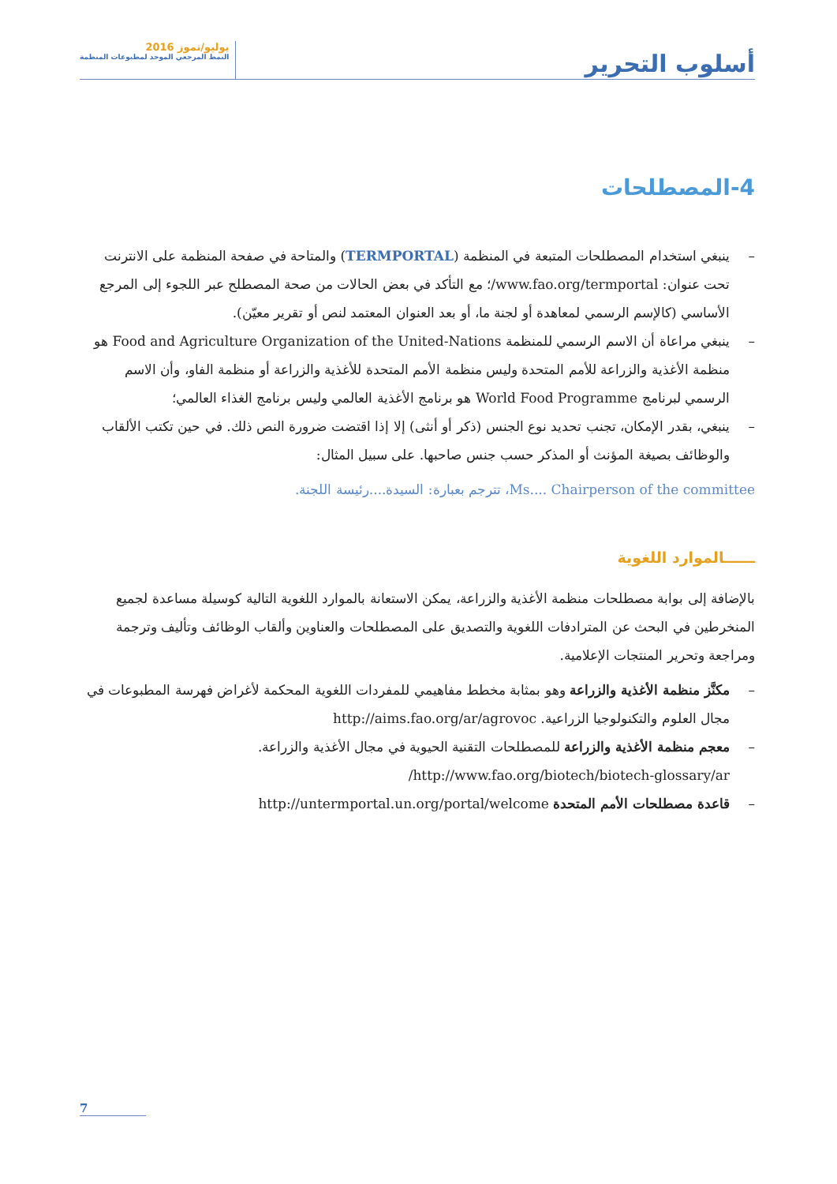أسلوب التحرير
يوليو/تموز 2016
النمط المرجعي الموحد لمطبوعات المنظمة
4-المصطلحات
– ينبغي استخدام المصطلحات المتبعة في المنظمة (TERMPORTAL) والمتاحة في صفحة المنظمة على الانترنت تحت عنوان: www.fao.org/termportal/؛ مع التأكد في بعض الحالات من صحة المصطلح عبر اللجوء إلى المرجع الأساسي (كالإسم الرسمي لمعاهدة أو لجنة ما، أو بعد العنوان المعتمد لنص أو تقرير معيّن).
– ينبغي مراعاة أن الاسم الرسمي للمنظمة Food and Agriculture Organization of the United-Nations هو منظمة الأغذية والزراعة للأمم المتحدة وليس منظمة الأمم المتحدة للأغذية والزراعة أو منظمة الفاو، وأن الاسم الرسمي لبرنامج World Food Programme هو برنامج الأغذية العالمي وليس برنامج الغذاء العالمي؛
– ينبغي، بقدر الإمكان، تجنب تحديد نوع الجنس (ذكر أو أنثى) إلا إذا اقتضت ضرورة النص ذلك. في حين تكتب الألقاب والوظائف بصيغة المؤنث أو المذكر حسب جنس صاحبها. على سبيل المثال:
Ms.... Chairperson of the committee، تترجم بعبارة: السيدة....رئيسة اللجنة.
ــــــالموارد اللغوية
بالإضافة إلى بوابة مصطلحات منظمة الأغذية والزراعة، يمكن الاستعانة بالموارد اللغوية التالية كوسيلة مساعدة لجميع المنخرطين في البحث عن المترادفات اللغوية والتصديق على المصطلحات والعناوين وألقاب الوظائف وتأليف وترجمة ومراجعة وتحرير المنتجات الإعلامية.
– مكنَّز منظمة الأغذية والزراعة وهو بمثابة مخطط مفاهيمي للمفردات اللغوية المحكمة لأغراض فهرسة المطبوعات في مجال العلوم والتكنولوجيا الزراعية. http://aims.fao.org/ar/agrovoc
– معجم منظمة الأغذية والزراعة للمصطلحات التقنية الحيوية في مجال الأغذية والزراعة. http://www.fao.org/biotech/biotech-glossary/ar/
– قاعدة مصطلحات الأمم المتحدة http://untermportal.un.org/portal/welcome
7